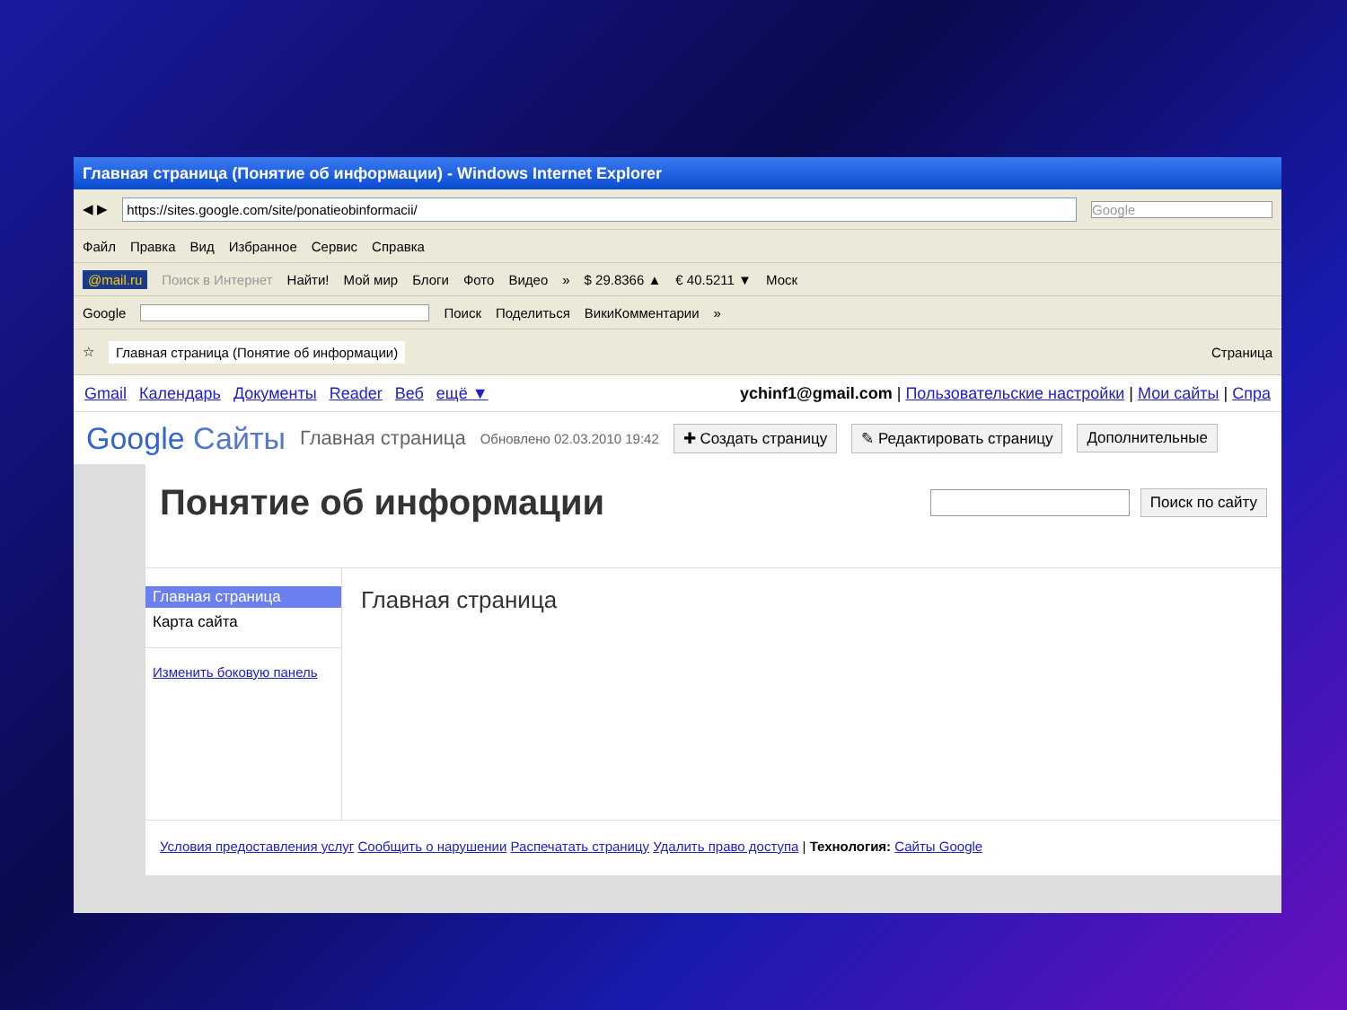Главная страница (Понятие об информации) - Windows Internet Explorer
◀ ▶
https://sites.google.com/site/ponatieobinformacii/
Google
Файл Правка Вид Избранное Сервис Справка
@mail.ru Поиск в Интернет Найти! Мой мир Блоги Фото Видео » $ 29.8366 ▲ € 40.5211 ▼ Моск
Google Поиск Поделиться ВикиКомментарии »
☆ Главная страница (Понятие об информации) Страница
Gmail Календарь Документы Reader Веб ещё ▼ ychinf1@gmail.com | Пользовательские настройки | Мои сайты | Спра
Google Сайты Главная страница Обновлено 02.03.2010 19:42 ✚ Создать страницу ✎ Редактировать страницу Дополнительные
Понятие об информации
Поиск по сайту
Главная страница
Карта сайта
Изменить боковую панель
Главная страница
Условия предоставления услуг Сообщить о нарушении Распечатать страницу Удалить право доступа | Технология: Сайты Google